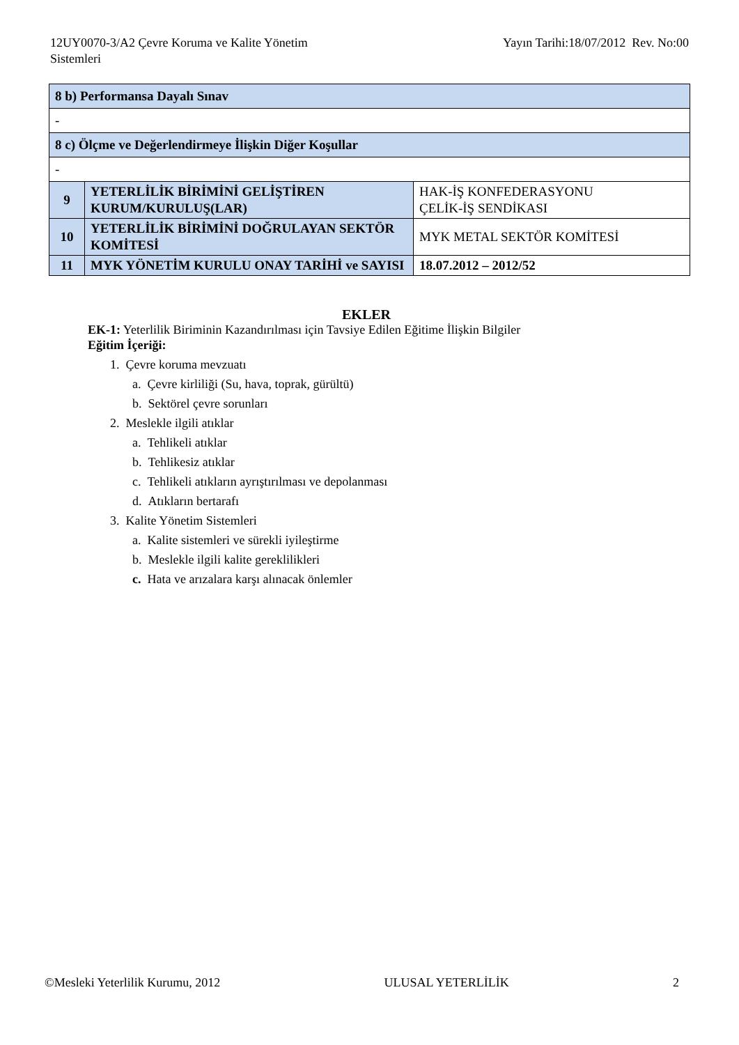12UY0070-3/A2 Çevre Koruma ve Kalite Yönetim
Sistemleri
Yayın Tarihi:18/07/2012 Rev. No:00
| 8 b) Performansa Dayalı Sınav | | |
| - | | |
| 8 c) Ölçme ve Değerlendirmeye İlişkin Diğer Koşullar | | |
| - | | |
| 9 | YETERLİLİK BİRİMİNİ GELİŞTİREN KURUM/KURULUŞ(LAR) | HAK-İŞ KONFEDERASYONU ÇELİK-İŞ SENDİKASI |
| 10 | YETERLİLİK BİRİMİNİ DOĞRULAYAN SEKTÖR KOMİTESİ | MYK METAL SEKTÖR KOMİTESİ |
| 11 | MYK YÖNETİM KURULU ONAY TARİHİ ve SAYISI | 18.07.2012 – 2012/52 |
EKLER
EK-1: Yeterlilik Biriminin Kazandırılması için Tavsiye Edilen Eğitime İlişkin Bilgiler
Eğitim İçeriği:
1. Çevre koruma mevzuatı
a. Çevre kirliliği (Su, hava, toprak, gürültü)
b. Sektörel çevre sorunları
2. Meslekle ilgili atıklar
a. Tehlikeli atıklar
b. Tehlikesiz atıklar
c. Tehlikeli atıkların ayrıştırılması ve depolanması
d. Atıkların bertarafı
3. Kalite Yönetim Sistemleri
a. Kalite sistemleri ve sürekli iyileştirme
b. Meslekle ilgili kalite gereklilikleri
c. Hata ve arızalara karşı alınacak önlemler
©Mesleki Yeterlilik Kurumu, 2012 ULUSAL YETERLİLİK 2